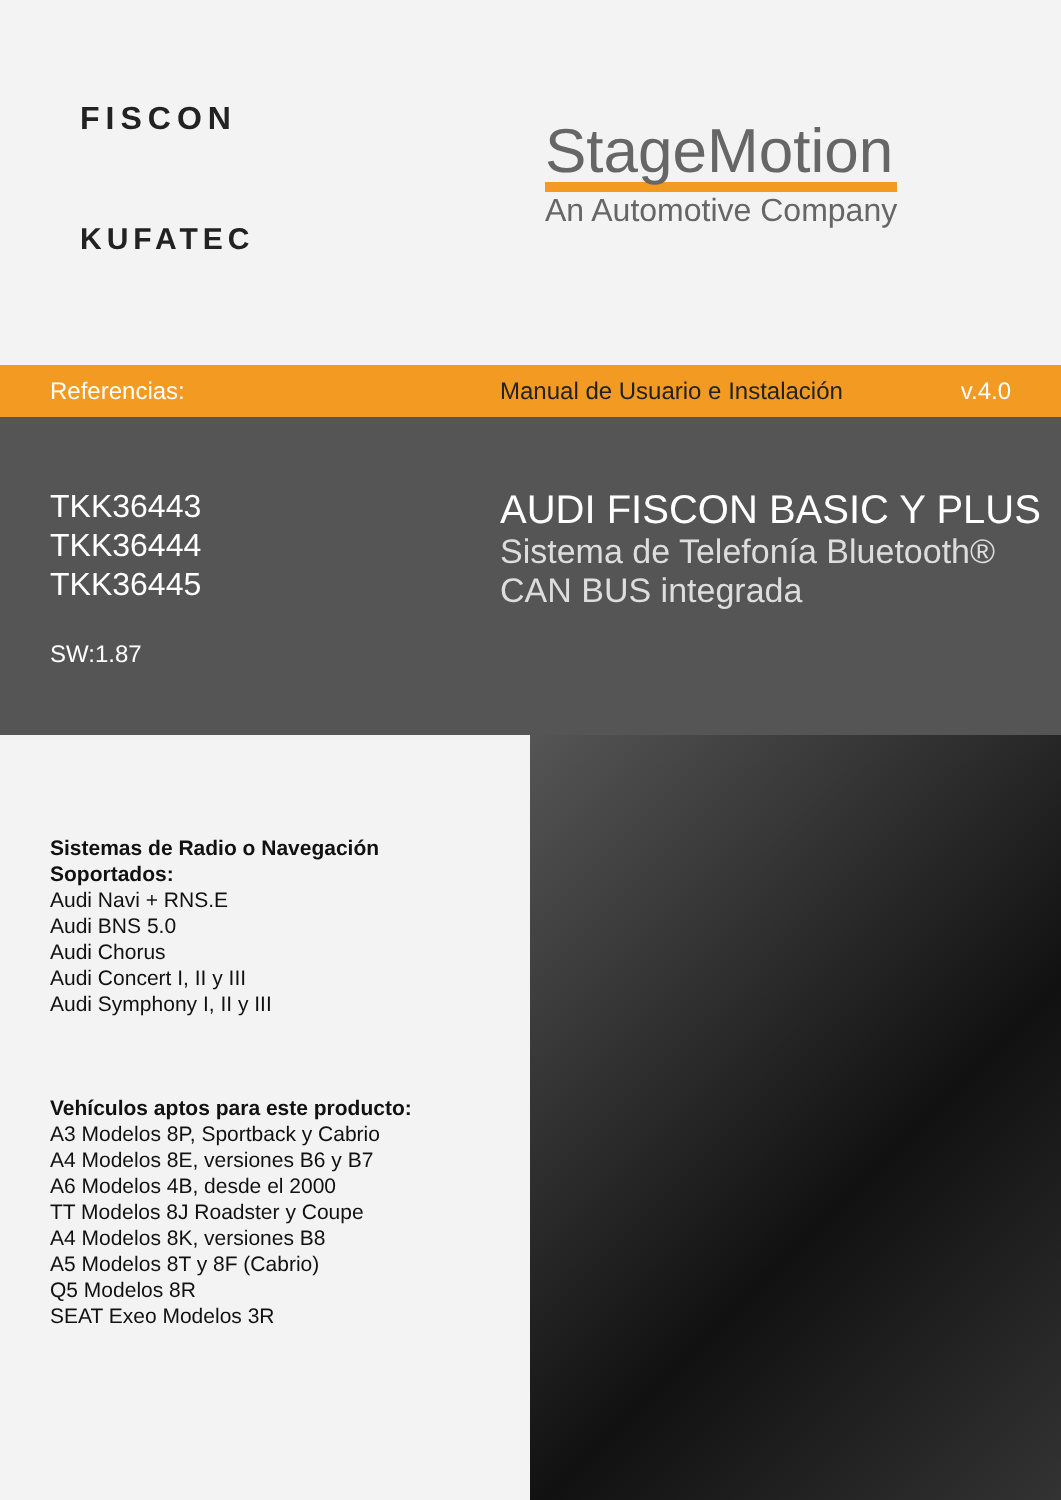FISCON
KUFATEC
StageMotion
An Automotive Company
Referencias:
Manual de Usuario e Instalación
v.4.0
TKK36443
TKK36444
TKK36445
SW:1.87
AUDI FISCON BASIC Y PLUS
Sistema de Telefonía Bluetooth®
CAN BUS integrada
Sistemas de Radio o Navegación
Soportados:
Audi Navi + RNS.E
Audi BNS 5.0
Audi Chorus
Audi Concert I, II y III
Audi Symphony I, II y III
Vehículos aptos para este producto:
A3 Modelos 8P, Sportback y Cabrio
A4 Modelos 8E, versiones B6 y B7
A6 Modelos 4B, desde el 2000
TT Modelos 8J Roadster y Coupe
A4 Modelos 8K, versiones B8
A5 Modelos 8T y 8F (Cabrio)
Q5 Modelos 8R
SEAT Exeo Modelos 3R